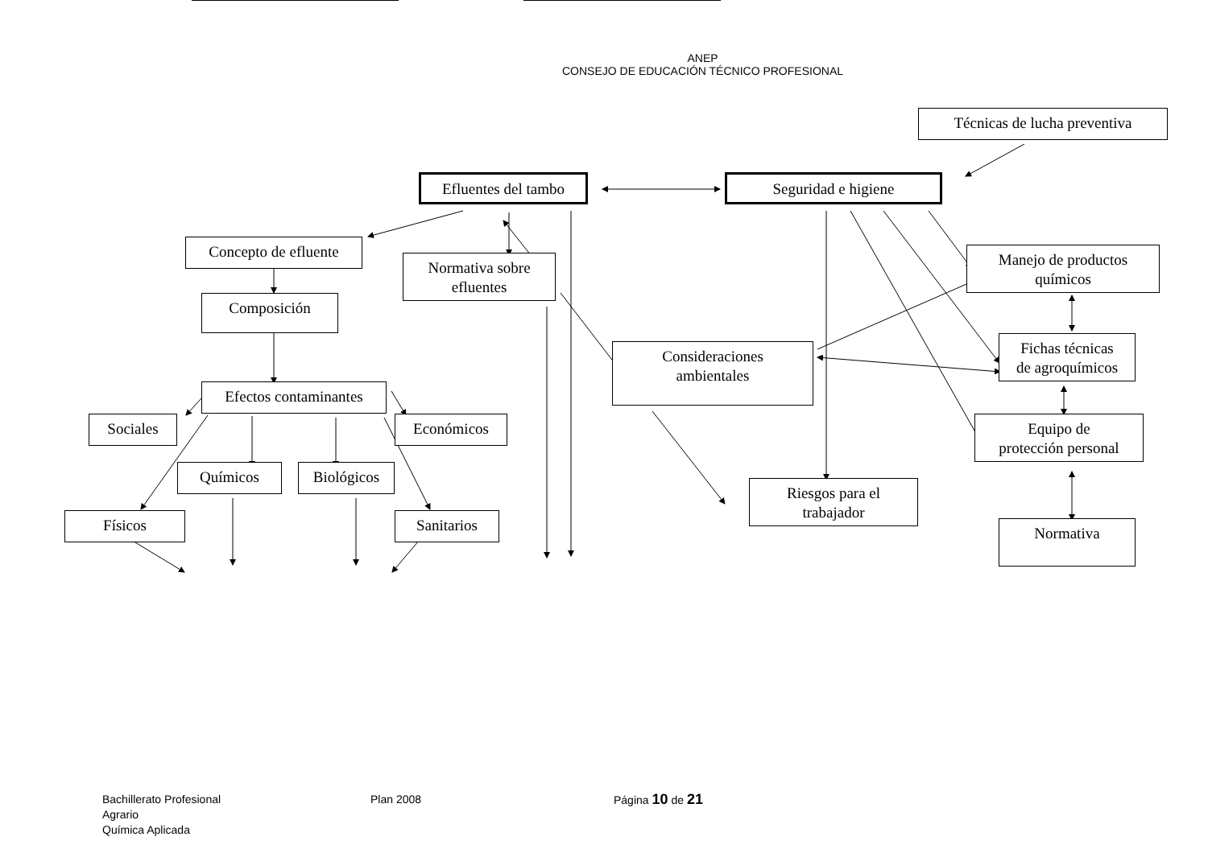ANEP
CONSEJO DE EDUCACIÓN TÉCNICO PROFESIONAL
Técnicas de lucha preventiva
Efluentes del tambo
Seguridad e higiene
Concepto de efluente
Normativa sobre
efluentes
Manejo de productos
químicos
Composición
Fichas técnicas
de agroquímicos
Consideraciones
ambientales
Efectos contaminantes
Sociales
Económicos
Equipo de
protección personal
Químicos
Biológicos
Riesgos para el
trabajador
Físicos
Sanitarios
Normativa
Bachillerato Profesional
Agrario
Química Aplicada
Plan 2008 Página 10 de 21